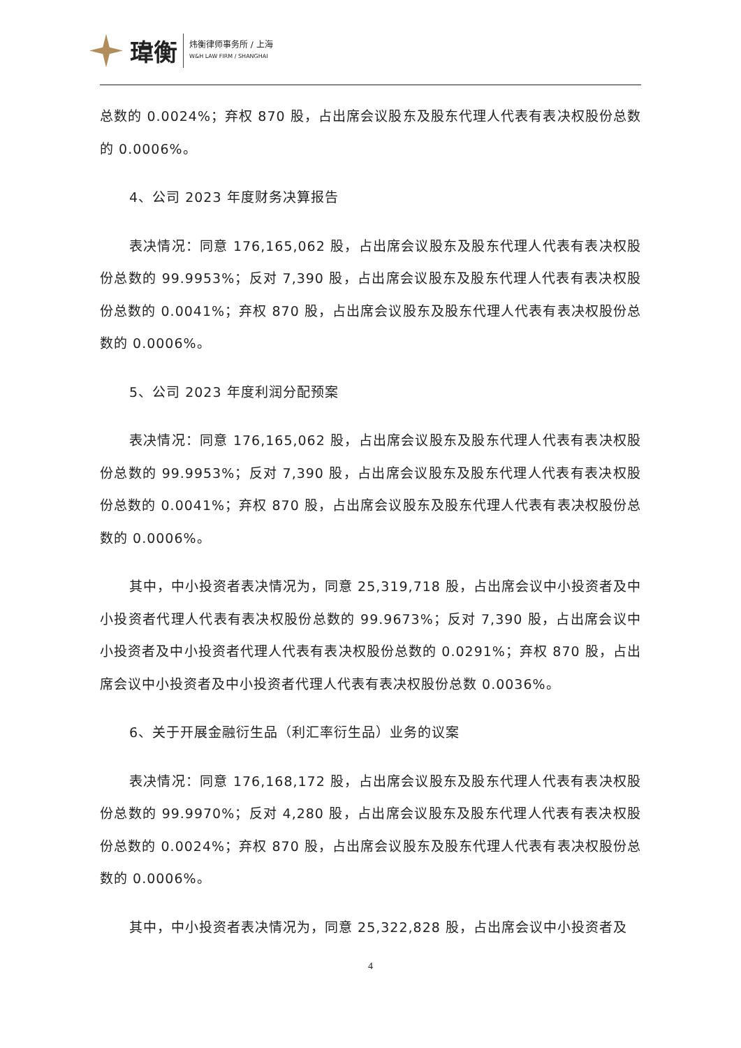瑋衡
炜衡律师事务所 / 上海
W&H LAW FIRM / SHANGHAI
总数的 0.0024%；弃权 870 股，占出席会议股东及股东代理人代表有表决权股份总数的 0.0006%。
4、公司 2023 年度财务决算报告
表决情况：同意 176,165,062 股，占出席会议股东及股东代理人代表有表决权股份总数的 99.9953%；反对 7,390 股，占出席会议股东及股东代理人代表有表决权股份总数的 0.0041%；弃权 870 股，占出席会议股东及股东代理人代表有表决权股份总数的 0.0006%。
5、公司 2023 年度利润分配预案
表决情况：同意 176,165,062 股，占出席会议股东及股东代理人代表有表决权股份总数的 99.9953%；反对 7,390 股，占出席会议股东及股东代理人代表有表决权股份总数的 0.0041%；弃权 870 股，占出席会议股东及股东代理人代表有表决权股份总数的 0.0006%。
其中，中小投资者表决情况为，同意 25,319,718 股，占出席会议中小投资者及中小投资者代理人代表有表决权股份总数的 99.9673%；反对 7,390 股，占出席会议中小投资者及中小投资者代理人代表有表决权股份总数的 0.0291%；弃权 870 股，占出席会议中小投资者及中小投资者代理人代表有表决权股份总数 0.0036%。
6、关于开展金融衍生品（利汇率衍生品）业务的议案
表决情况：同意 176,168,172 股，占出席会议股东及股东代理人代表有表决权股份总数的 99.9970%；反对 4,280 股，占出席会议股东及股东代理人代表有表决权股份总数的 0.0024%；弃权 870 股，占出席会议股东及股东代理人代表有表决权股份总数的 0.0006%。
其中，中小投资者表决情况为，同意 25,322,828 股，占出席会议中小投资者及
4